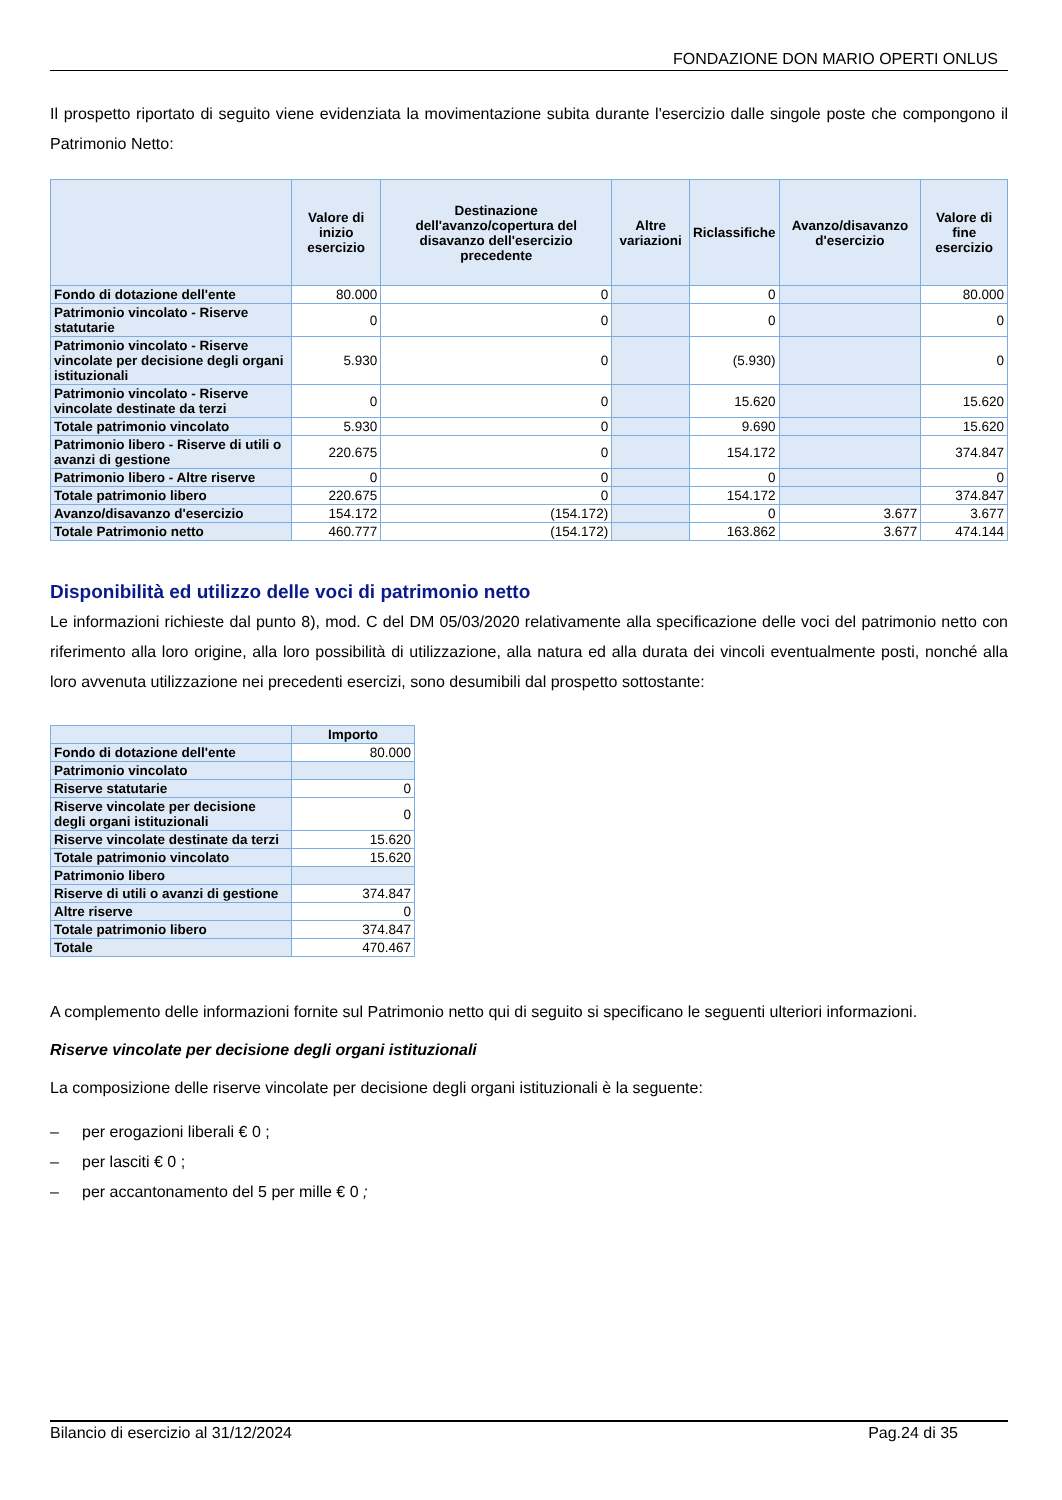FONDAZIONE DON MARIO OPERTI ONLUS
Il prospetto riportato di seguito viene evidenziata la movimentazione subita durante l'esercizio dalle singole poste che compongono il Patrimonio Netto:
| | Valore di inizio esercizio | Destinazione dell'avanzo/copertura del disavanzo dell'esercizio precedente | Altre variazioni | Riclassifiche | Avanzo/disavanzo d'esercizio | Valore di fine esercizio |
| --- | --- | --- | --- | --- | --- | --- |
| Fondo di dotazione dell'ente | 80.000 | 0 | | 0 | | 80.000 |
| Patrimonio vincolato - Riserve statutarie | 0 | 0 | | 0 | | 0 |
| Patrimonio vincolato - Riserve vincolate per decisione degli organi istituzionali | 5.930 | 0 | | (5.930) | | 0 |
| Patrimonio vincolato - Riserve vincolate destinate da terzi | 0 | 0 | | 15.620 | | 15.620 |
| Totale patrimonio vincolato | 5.930 | 0 | | 9.690 | | 15.620 |
| Patrimonio libero - Riserve di utili o avanzi di gestione | 220.675 | 0 | | 154.172 | | 374.847 |
| Patrimonio libero - Altre riserve | 0 | 0 | | 0 | | 0 |
| Totale patrimonio libero | 220.675 | 0 | | 154.172 | | 374.847 |
| Avanzo/disavanzo d'esercizio | 154.172 | (154.172) | | 0 | 3.677 | 3.677 |
| Totale Patrimonio netto | 460.777 | (154.172) | | 163.862 | 3.677 | 474.144 |
Disponibilità ed utilizzo delle voci di patrimonio netto
Le informazioni richieste dal punto 8), mod. C del DM 05/03/2020 relativamente alla specificazione delle voci del patrimonio netto con riferimento alla loro origine, alla loro possibilità di utilizzazione, alla natura ed alla durata dei vincoli eventualmente posti, nonché alla loro avvenuta utilizzazione nei precedenti esercizi, sono desumibili dal prospetto sottostante:
| | Importo |
| --- | --- |
| Fondo di dotazione dell'ente | 80.000 |
| Patrimonio vincolato | |
| Riserve statutarie | 0 |
| Riserve vincolate per decisione degli organi istituzionali | 0 |
| Riserve vincolate destinate da terzi | 15.620 |
| Totale patrimonio vincolato | 15.620 |
| Patrimonio libero | |
| Riserve di utili o avanzi di gestione | 374.847 |
| Altre riserve | 0 |
| Totale patrimonio libero | 374.847 |
| Totale | 470.467 |
A complemento delle informazioni fornite sul Patrimonio netto qui di seguito si specificano le seguenti ulteriori informazioni.
Riserve vincolate per decisione degli organi istituzionali
La composizione delle riserve vincolate per decisione degli organi istituzionali è la seguente:
– per erogazioni liberali € 0 ;
– per lasciti € 0 ;
– per accantonamento del 5 per mille € 0 ;
Bilancio di esercizio al 31/12/2024 Pag.24 di 35